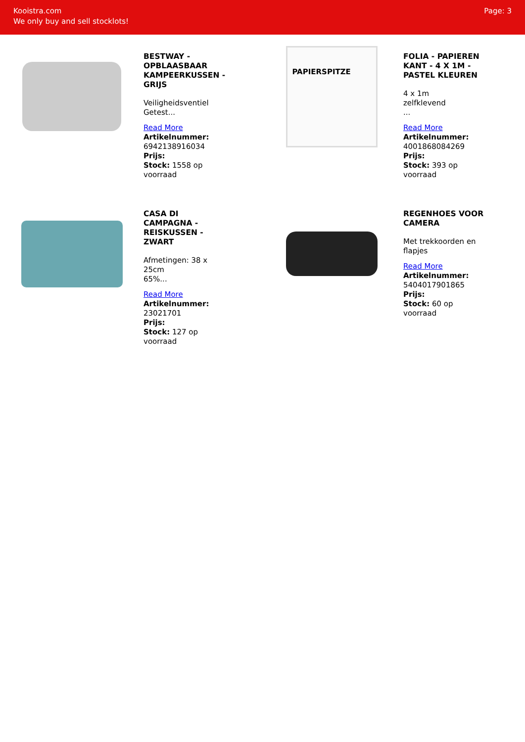Kooistra.com
We only buy and sell stocklots!
Page: 3
BESTWAY - OPBLAASBAAR KAMPEERKUSSEN - GRIJS
Veiligheidsventiel
Getest...
Read More
Artikelnummer: 6942138916034
Prijs:
Stock: 1558 op voorraad
PAPIERSPITZE
FOLIA - PAPIEREN KANT - 4 X 1M - PASTEL KLEUREN
4 x 1m
zelfklevend
...
Read More
Artikelnummer: 4001868084269
Prijs:
Stock: 393 op voorraad
CASA DI CAMPAGNA - REISKUSSEN - ZWART
Afmetingen: 38 x 25cm
65%...
Read More
Artikelnummer: 23021701
Prijs:
Stock: 127 op voorraad
REGENHOES VOOR CAMERA
Met trekkoorden en flapjes
Read More
Artikelnummer: 5404017901865
Prijs:
Stock: 60 op voorraad